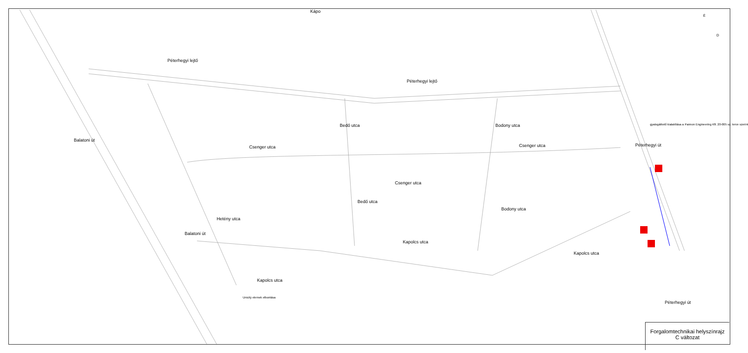Péterhegyi lejtő
Péterhegyi lejtő
Balatoni út
Balatoni út
Csenger utca Csenger utca
Csenger utca
Bedő utca
Bedő utca
Bodony utca
Bodony utca
Hetény utca
Kapolcs utca
Kapolcs utca
Kapolcs utca
Unicity elemek elbontása
Péterhegyi út
Péterhegyi út
gyalogátkelő kialakítása a Pannon Engineering Kft. 20-005 sz. terve szerint
Kápo
É
D
Forgalomtechnikai helyszínrajz
C változat